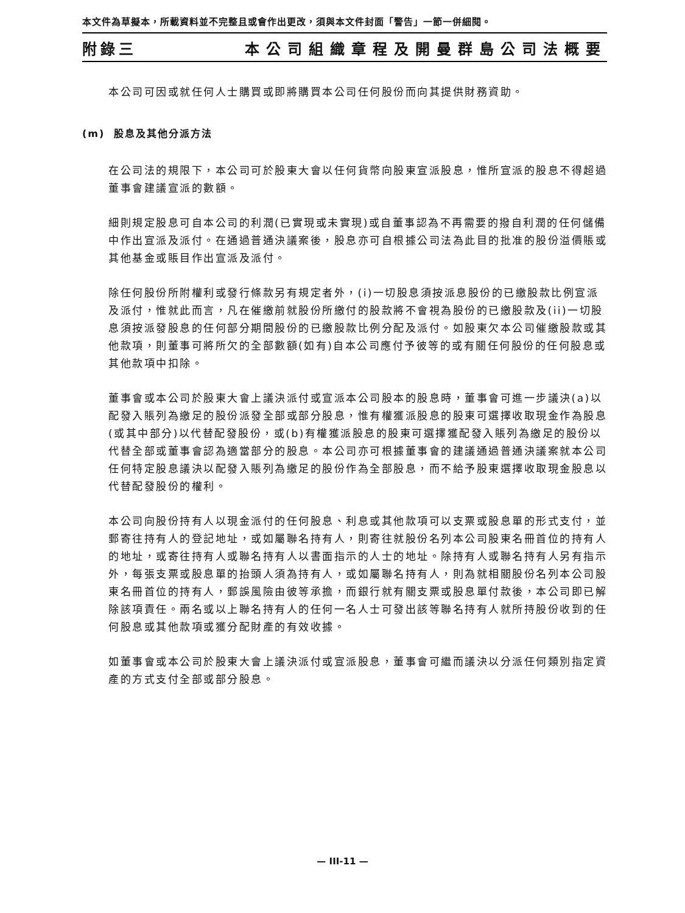本文件為草擬本，所載資料並不完整且或會作出更改，須與本文件封面「警告」一節一併細閱。
附錄三 本公司組織章程及開曼群島公司法概要
本公司可因或就任何人士購買或即將購買本公司任何股份而向其提供財務資助。
(m) 股息及其他分派方法
在公司法的規限下，本公司可於股東大會以任何貨幣向股東宣派股息，惟所宣派的股息不得超過董事會建議宣派的數額。
細則規定股息可自本公司的利潤(已實現或未實現)或自董事認為不再需要的撥自利潤的任何儲備中作出宣派及派付。在通過普通決議案後，股息亦可自根據公司法為此目的批准的股份溢價賬或其他基金或賬目作出宣派及派付。
除任何股份所附權利或發行條款另有規定者外，(i)一切股息須按派息股份的已繳股款比例宣派及派付，惟就此而言，凡在催繳前就股份所繳付的股款將不會視為股份的已繳股款及(ii)一切股息須按派發股息的任何部分期間股份的已繳股款比例分配及派付。如股東欠本公司催繳股款或其他款項，則董事可將所欠的全部數額(如有)自本公司應付予彼等的或有關任何股份的任何股息或其他款項中扣除。
董事會或本公司於股東大會上議決派付或宣派本公司股本的股息時，董事會可進一步議決(a)以配發入賬列為繳足的股份派發全部或部分股息，惟有權獲派股息的股東可選擇收取現金作為股息(或其中部分)以代替配發股份，或(b)有權獲派股息的股東可選擇獲配發入賬列為繳足的股份以代替全部或董事會認為適當部分的股息。本公司亦可根據董事會的建議通過普通決議案就本公司任何特定股息議決以配發入賬列為繳足的股份作為全部股息，而不給予股東選擇收取現金股息以代替配發股份的權利。
本公司向股份持有人以現金派付的任何股息、利息或其他款項可以支票或股息單的形式支付，並郵寄往持有人的登記地址，或如屬聯名持有人，則寄往就股份名列本公司股東名冊首位的持有人的地址，或寄往持有人或聯名持有人以書面指示的人士的地址。除持有人或聯名持有人另有指示外，每張支票或股息單的抬頭人須為持有人，或如屬聯名持有人，則為就相關股份名列本公司股東名冊首位的持有人，郵誤風險由彼等承擔，而銀行就有關支票或股息單付款後，本公司即已解除該項責任。兩名或以上聯名持有人的任何一名人士可發出該等聯名持有人就所持股份收到的任何股息或其他款項或獲分配財產的有效收據。
如董事會或本公司於股東大會上議決派付或宣派股息，董事會可繼而議決以分派任何類別指定資產的方式支付全部或部分股息。
— III-11 —